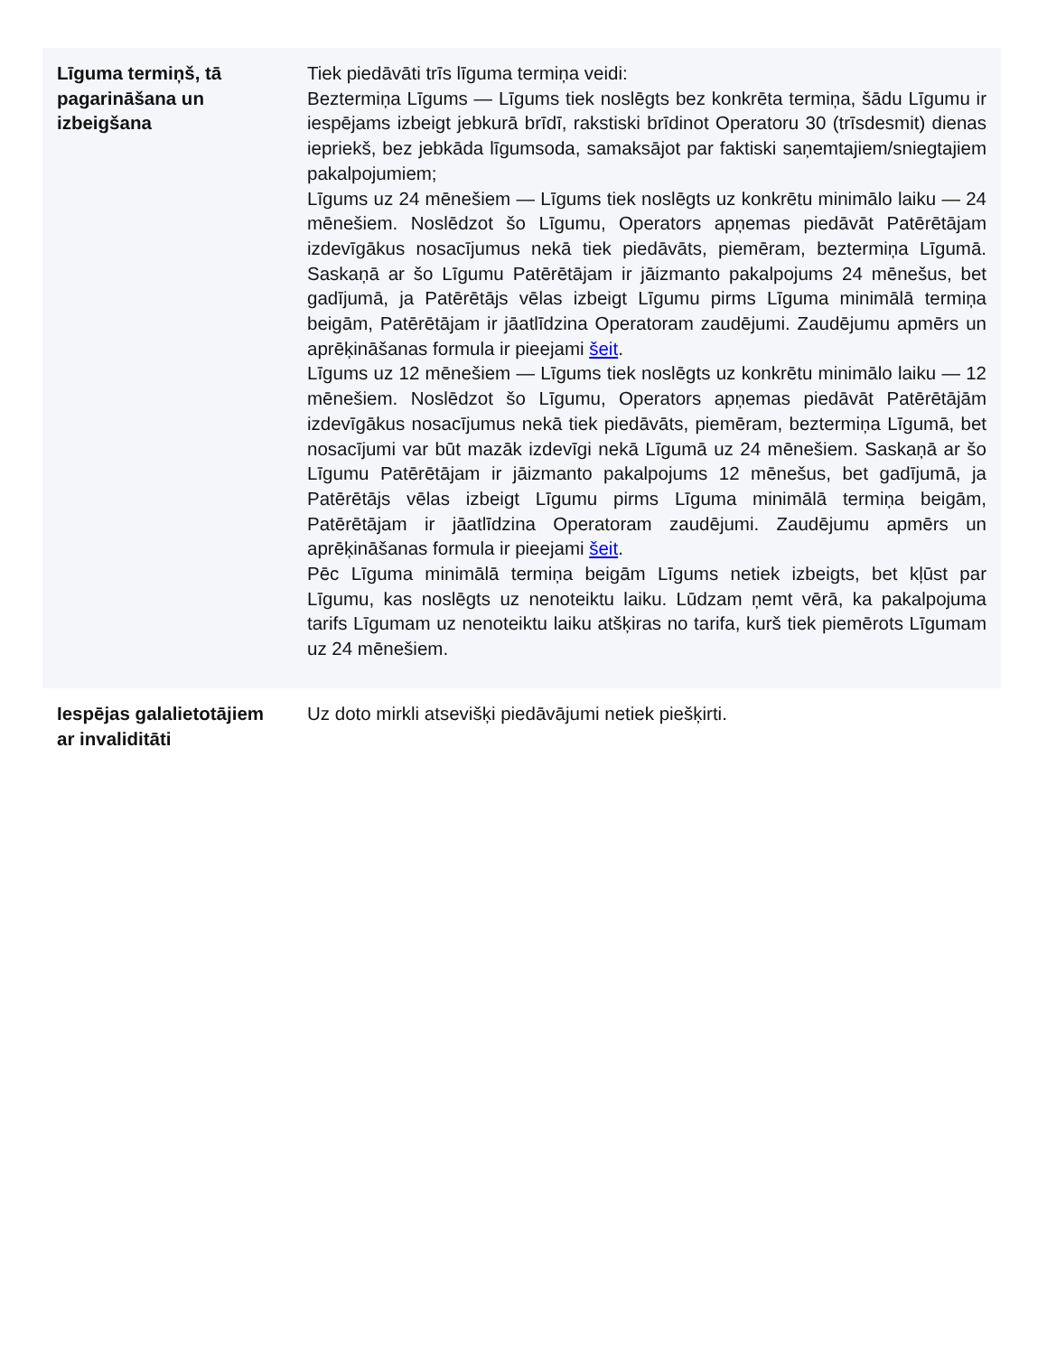| Līguma termiņš, tā pagarināšana un izbeigšana | Tiek piedāvāti trīs līguma termiņa veidi: Beztermiņa Līgums — Līgums tiek noslēgts bez konkrēta termiņa, šādu Līgumu ir iespējams izbeigt jebkurā brīdī, rakstiski brīdinot Operatoru 30 (trīsdesmit) dienas iepriekš, bez jebkāda līgumsoda, samaksājot par faktiski saņemtajiem/sniegtajiem pakalpojumiem; Līgums uz 24 mēnešiem — Līgums tiek noslēgts uz konkrētu minimālo laiku — 24 mēnešiem. Noslēdzot šo Līgumu, Operators apņemas piedāvāt Patērētājam izdevīgākus nosacījumus nekā tiek piedāvāts, piemēram, beztermiņa Līgumā. Saskaņā ar šo Līgumu Patērētājam ir jāizmanto pakalpojums 24 mēnešus, bet gadījumā, ja Patērētājs vēlas izbeigt Līgumu pirms Līguma minimālā termiņa beigām, Patērētājam ir jāatlīdzina Operatoram zaudējumi. Zaudējumu apmērs un aprēķināšanas formula ir pieejami šeit . Līgums uz 12 mēnešiem — Līgums tiek noslēgts uz konkrētu minimālo laiku — 12 mēnešiem. Noslēdzot šo Līgumu, Operators apņemas piedāvāt Patērētājām izdevīgākus nosacījumus nekā tiek piedāvāts, piemēram, beztermiņa Līgumā, bet nosacījumi var būt mazāk izdevīgi nekā Līgumā uz 24 mēnešiem. Saskaņā ar šo Līgumu Patērētājam ir jāizmanto pakalpojums 12 mēnešus, bet gadījumā, ja Patērētājs vēlas izbeigt Līgumu pirms Līguma minimālā termiņa beigām, Patērētājam ir jāatlīdzina Operatoram zaudējumi. Zaudējumu apmērs un aprēķināšanas formula ir pieejami šeit . Pēc Līguma minimālā termiņa beigām Līgums netiek izbeigts, bet kļūst par Līgumu, kas noslēgts uz nenoteiktu laiku. Lūdzam ņemt vērā, ka pakalpojuma tarifs Līgumam uz nenoteiktu laiku atšķiras no tarifa, kurš tiek piemērots Līgumam uz 24 mēnešiem. |
| Iespējas galalietotājiem ar invaliditāti | Uz doto mirkli atsevišķi piedāvājumi netiek piešķirti. |